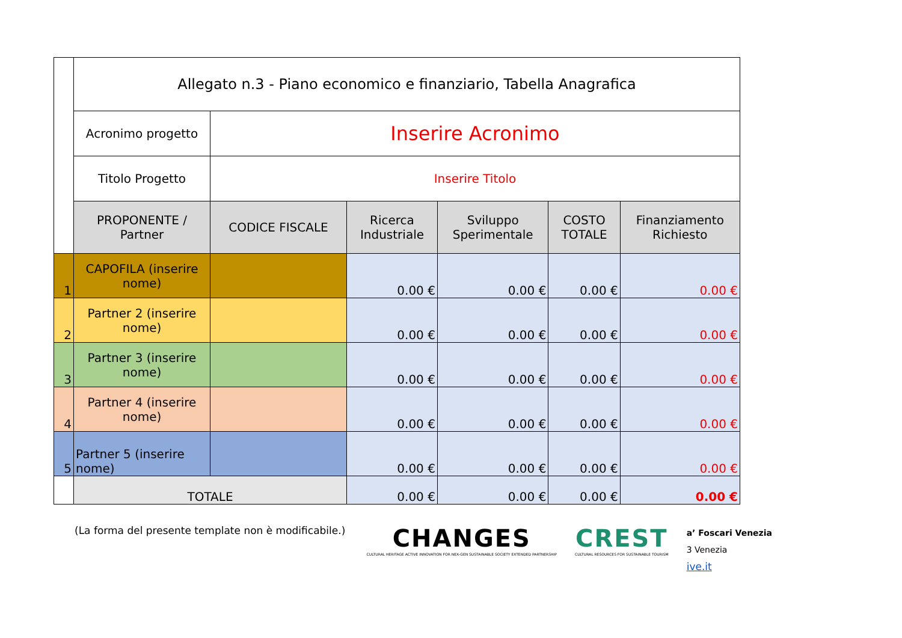| | Allegato n.3 - Piano economico e finanziario, Tabella Anagrafica | | | | | |
| | Acronimo progetto | Inserire Acronimo | | | | |
| | Titolo Progetto | Inserire Titolo | | | | |
| | PROPONENTE / Partner | CODICE FISCALE | Ricerca Industriale | Sviluppo Sperimentale | COSTO TOTALE | Finanziamento Richiesto |
| 1 | CAPOFILA (inserire nome) | | 0.00 € | 0.00 € | 0.00 € | 0.00 € |
| 2 | Partner 2 (inserire nome) | | 0.00 € | 0.00 € | 0.00 € | 0.00 € |
| 3 | Partner 3 (inserire nome) | | 0.00 € | 0.00 € | 0.00 € | 0.00 € |
| 4 | Partner 4 (inserire nome) | | 0.00 € | 0.00 € | 0.00 € | 0.00 € |
| 5 | Partner 5 (inserire nome) | | 0.00 € | 0.00 € | 0.00 € | 0.00 € |
| | TOTALE | | 0.00 € | 0.00 € | 0.00 € | 0.00 € |
(La forma del presente template non è modificabile.)
CHANGES
CULTURAL HERITAGE ACTIVE INNOVATION FOR NEX-GEN SUSTAINABLE SOCIETY EXTENDED PARTNERSHIP
CREST
CULTURAL RESOURCES FOR SUSTAINABLE TOURISM
a’ Foscari Venezia
3 Venezia
ive.it